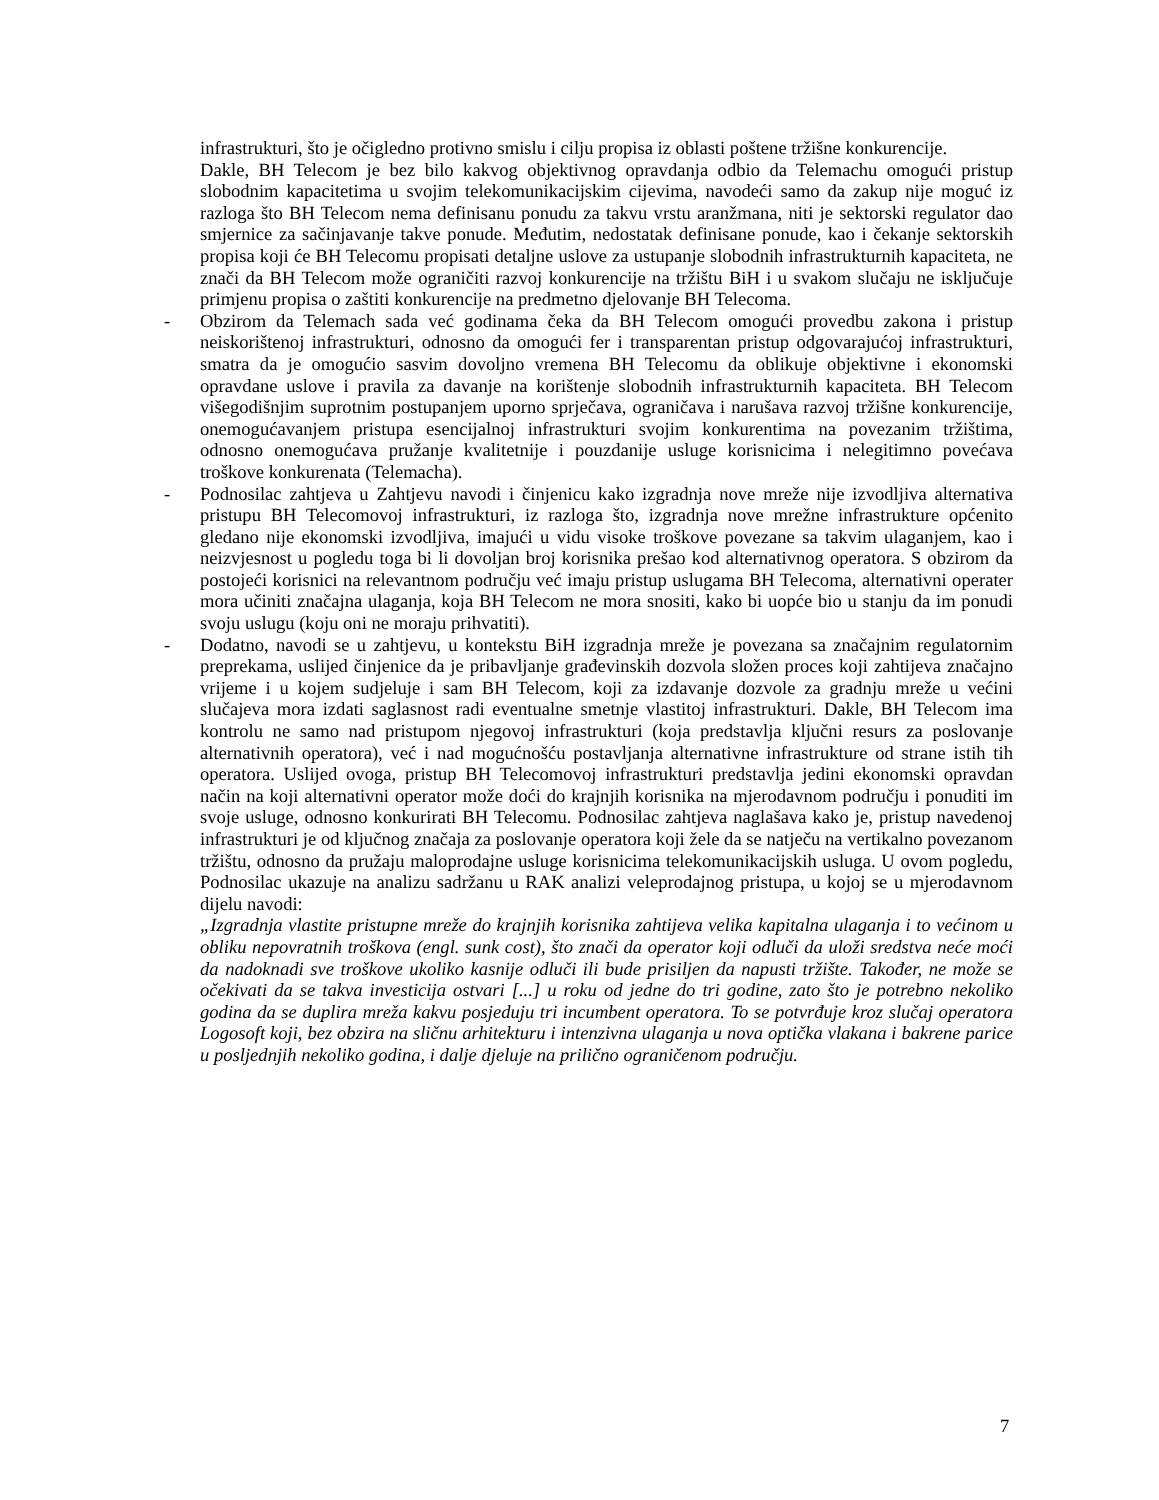infrastrukturi, što je očigledno protivno smislu i cilju propisa iz oblasti poštene tržišne konkurencije.
Dakle, BH Telecom je bez bilo kakvog objektivnog opravdanja odbio da Telemachu omogući pristup slobodnim kapacitetima u svojim telekomunikacijskim cijevima, navodeći samo da zakup nije moguć iz razloga što BH Telecom nema definisanu ponudu za takvu vrstu aranžmana, niti je sektorski regulator dao smjernice za sačinjavanje takve ponude. Međutim, nedostatak definisane ponude, kao i čekanje sektorskih propisa koji će BH Telecomu propisati detaljne uslove za ustupanje slobodnih infrastrukturnih kapaciteta, ne znači da BH Telecom može ograničiti razvoj konkurencije na tržištu BiH i u svakom slučaju ne isključuje primjenu propisa o zaštiti konkurencije na predmetno djelovanje BH Telecoma.
- Obzirom da Telemach sada već godinama čeka da BH Telecom omogući provedbu zakona i pristup neiskorištenoj infrastrukturi, odnosno da omogući fer i transparentan pristup odgovarajućoj infrastrukturi, smatra da je omogućio sasvim dovoljno vremena BH Telecomu da oblikuje objektivne i ekonomski opravdane uslove i pravila za davanje na korištenje slobodnih infrastrukturnih kapaciteta. BH Telecom višegodišnjim suprotnim postupanjem uporno sprječava, ograničava i narušava razvoj tržišne konkurencije, onemogućavanjem pristupa esencijalnoj infrastrukturi svojim konkurentima na povezanim tržištima, odnosno onemogućava pružanje kvalitetnije i pouzdanije usluge korisnicima i nelegitimno povećava troškove konkurenata (Telemacha).
- Podnosilac zahtjeva u Zahtjevu navodi i činjenicu kako izgradnja nove mreže nije izvodljiva alternativa pristupu BH Telecomovoj infrastrukturi, iz razloga što, izgradnja nove mrežne infrastrukture općenito gledano nije ekonomski izvodljiva, imajući u vidu visoke troškove povezane sa takvim ulaganjem, kao i neizvjesnost u pogledu toga bi li dovoljan broj korisnika prešao kod alternativnog operatora. S obzirom da postojeći korisnici na relevantnom području već imaju pristup uslugama BH Telecoma, alternativni operater mora učiniti značajna ulaganja, koja BH Telecom ne mora snositi, kako bi uopće bio u stanju da im ponudi svoju uslugu (koju oni ne moraju prihvatiti).
- Dodatno, navodi se u zahtjevu, u kontekstu BiH izgradnja mreže je povezana sa značajnim regulatornim preprekama, uslijed činjenice da je pribavljanje građevinskih dozvola složen proces koji zahtijeva značajno vrijeme i u kojem sudjeluje i sam BH Telecom, koji za izdavanje dozvole za gradnju mreže u većini slučajeva mora izdati saglasnost radi eventualne smetnje vlastitoj infrastrukturi. Dakle, BH Telecom ima kontrolu ne samo nad pristupom njegovoj infrastrukturi (koja predstavlja ključni resurs za poslovanje alternativnih operatora), već i nad mogućnošću postavljanja alternativne infrastrukture od strane istih tih operatora. Uslijed ovoga, pristup BH Telecomovoj infrastrukturi predstavlja jedini ekonomski opravdan način na koji alternativni operator može doći do krajnjih korisnika na mjerodavnom području i ponuditi im svoje usluge, odnosno konkurirati BH Telecomu. Podnosilac zahtjeva naglašava kako je, pristup navedenoj infrastrukturi je od ključnog značaja za poslovanje operatora koji žele da se natječu na vertikalno povezanom tržištu, odnosno da pružaju maloprodajne usluge korisnicima telekomunikacijskih usluga. U ovom pogledu, Podnosilac ukazuje na analizu sadržanu u RAK analizi veleprodajnog pristupa, u kojoj se u mjerodavnom dijelu navodi:
„Izgradnja vlastite pristupne mreže do krajnjih korisnika zahtijeva velika kapitalna ulaganja i to većinom u obliku nepovratnih troškova (engl. sunk cost), što znači da operator koji odluči da uloži sredstva neće moći da nadoknadi sve troškove ukoliko kasnije odluči ili bude prisiljen da napusti tržište. Također, ne može se očekivati da se takva investicija ostvari [...] u roku od jedne do tri godine, zato što je potrebno nekoliko godina da se duplira mreža kakvu posjeduju tri incumbent operatora. To se potvrđuje kroz slučaj operatora Logosoft koji, bez obzira na sličnu arhitekturu i intenzivna ulaganja u nova optička vlakana i bakrene parice u posljednjih nekoliko godina, i dalje djeluje na prilično ograničenom području.
7